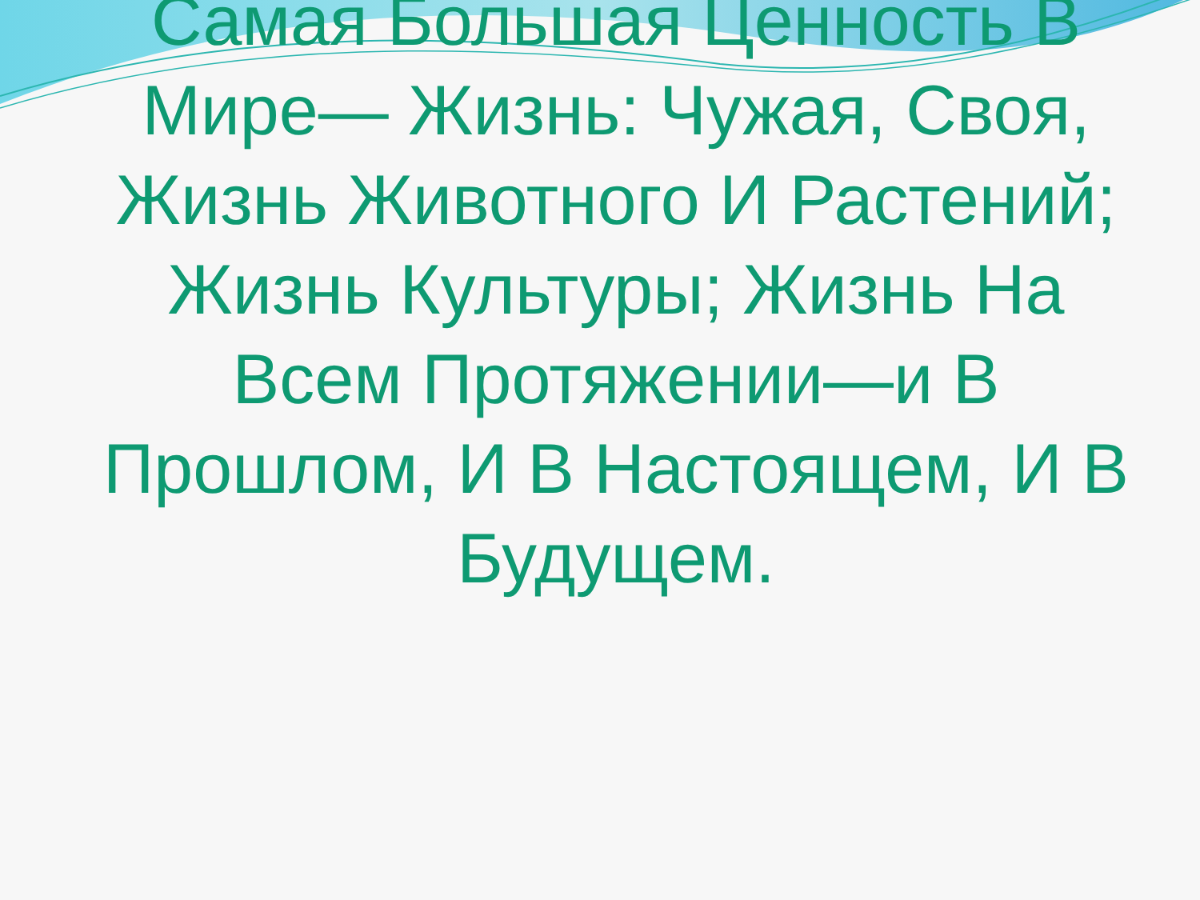Самая Большая Ценность В Мире— Жизнь: Чужая, Своя, Жизнь Животного И Растений; Жизнь Культуры; Жизнь На Всем Протяжении—и В Прошлом, И В Настоящем, И В Будущем.